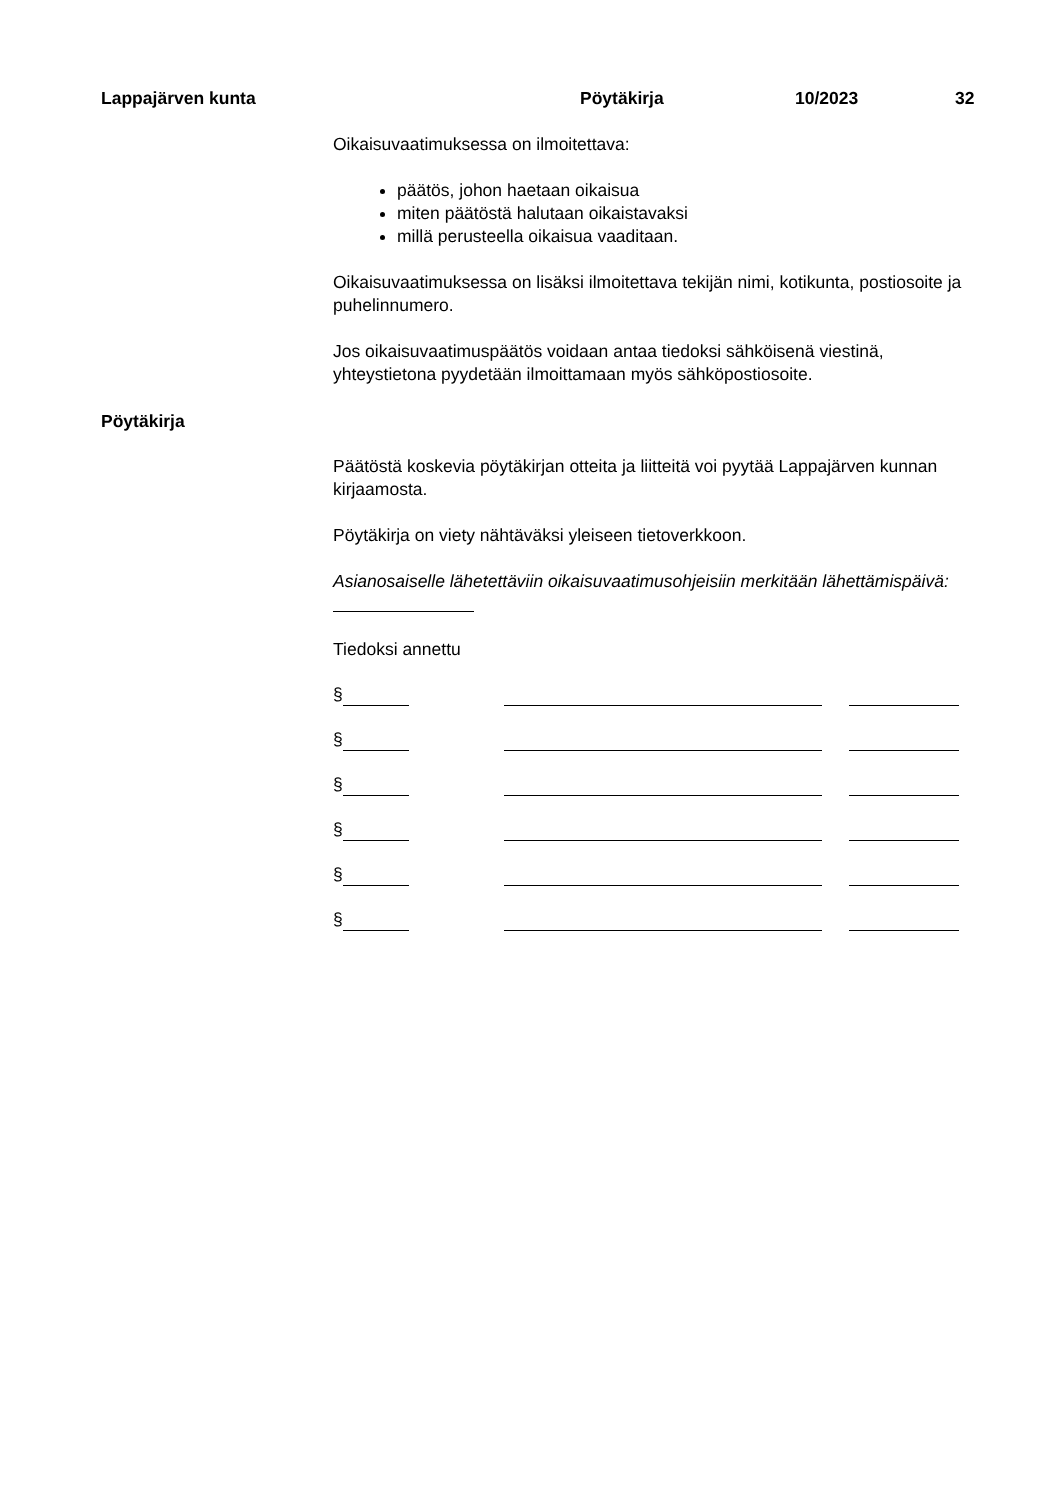Lappajärven kunta Pöytäkirja 10/2023 32
Pöytäkirja
Oikaisuvaatimuksessa on ilmoitettava:
päätös, johon haetaan oikaisua
miten päätöstä halutaan oikaistavaksi
millä perusteella oikaisua vaaditaan.
Oikaisuvaatimuksessa on lisäksi ilmoitettava tekijän nimi, kotikunta, postiosoite ja puhelinnumero.
Jos oikaisuvaatimuspäätös voidaan antaa tiedoksi sähköisenä viestinä, yhteystietona pyydetään ilmoittamaan myös sähköpostiosoite.
Päätöstä koskevia pöytäkirjan otteita ja liitteitä voi pyytää Lappajärven kunnan kirjaamosta.
Pöytäkirja on viety nähtäväksi yleiseen tietoverkkoon.
Asianosaiselle lähetettäviin oikaisuvaatimusohjeisiin merkitään lähettämispäivä:
Tiedoksi annettu
§
§
§
§
§
§